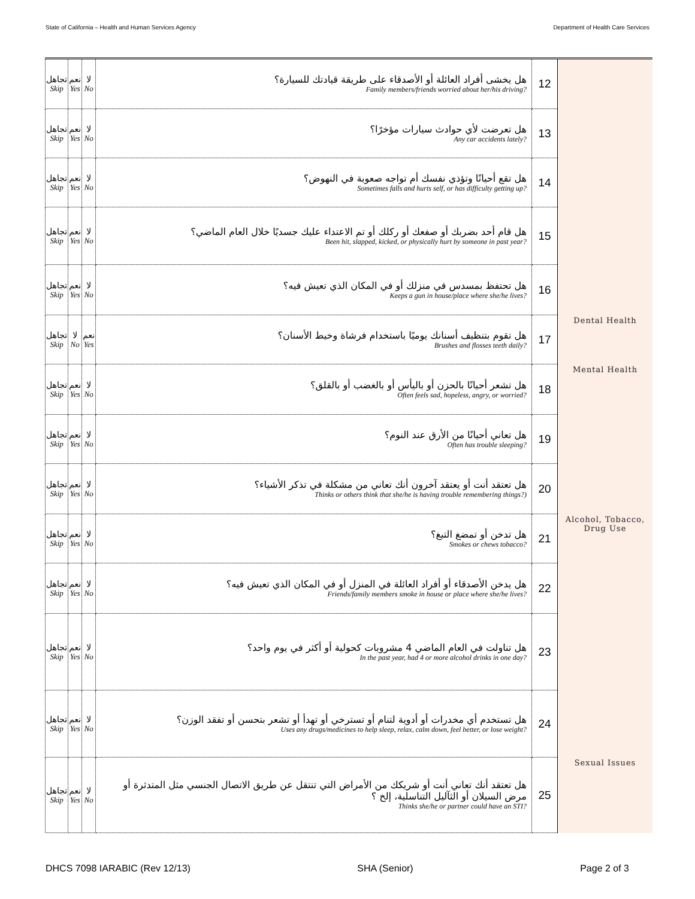State of California – Health and Human Services Agency Department of Health Care Services
| تجاهل Skip | نعم Yes | لا No | هل يخشى أفراد العائلة أو الأصدقاء على طريقة قيادتك للسيارة؟ Family members/friends worried about her/his driving? | 12 | |
| تجاهل Skip | نعم Yes | لا No | هل تعرضت لأي حوادث سيارات مؤخرًا؟ Any car accidents lately? | 13 | |
| تجاهل Skip | نعم Yes | لا No | هل تقع أحيانًا وتؤذي نفسك أم تواجه صعوبة في النهوض؟ Sometimes falls and hurts self, or has difficulty getting up? | 14 | |
| تجاهل Skip | نعم Yes | لا No | هل قام أحد بضربك أو صفعك أو ركلك أو تم الاعتداء عليك جسديًا خلال العام الماضي؟ Been hit, slapped, kicked, or physically hurt by someone in past year? | 15 | |
| تجاهل Skip | نعم Yes | لا No | هل تحتفظ بمسدس في منزلك أو في المكان الذي تعيش فيه؟ Keeps a gun in house/place where she/he lives? | 16 | |
| تجاهل Skip | لا No | نعم Yes | هل تقوم بتنظيف أسنانك يوميًا باستخدام فرشاة وخيط الأسنان؟ Brushes and flosses teeth daily? | 17 | Dental Health |
| تجاهل Skip | نعم Yes | لا No | هل تشعر أحيانًا بالحزن أو باليأس أو بالغضب أو بالقلق؟ Often feels sad, hopeless, angry, or worried? | 18 | Mental Health |
| تجاهل Skip | نعم Yes | لا No | هل تعاني أحيانًا من الأرق عند النوم؟ Often has trouble sleeping? | 19 | |
| تجاهل Skip | نعم Yes | لا No | هل تعتقد أنت أو يعتقد آخرون أنك تعاني من مشكلة في تذكر الأشياء؟ Thinks or others think that she/he is having trouble remembering things?) | 20 | |
| تجاهل Skip | نعم Yes | لا No | هل تدخن أو تمضغ التبغ؟ Smokes or chews tobacco? | 21 | Alcohol, Tobacco, Drug Use |
| تجاهل Skip | نعم Yes | لا No | هل يدخن الأصدقاء أو أفراد العائلة في المنزل أو في المكان الذي تعيش فيه؟ Friends/family members smoke in house or place where she/he lives? | 22 | |
| تجاهل Skip | نعم Yes | لا No | هل تناولت في العام الماضي 4 مشروبات كحولية أو أكثر في يوم واحد؟ In the past year, had 4 or more alcohol drinks in one day? | 23 | |
| تجاهل Skip | نعم Yes | لا No | هل تستخدم أي مخدرات أو أدوية لتنام أو تسترخي أو تهدأ أو تشعر بتحسن أو تفقد الوزن؟ Uses any drugs/medicines to help sleep, relax, calm down, feel better, or lose weight? | 24 | |
| تجاهل Skip | نعم Yes | لا No | هل تعتقد أنك تعاني أنت أو شريكك من الأمراض التي تنتقل عن طريق الاتصال الجنسي مثل المتدثرة أو مرض السيلان أو الثآليل التناسلية، إلخ ؟ Thinks she/he or partner could have an STI? | 25 | Sexual Issues |
DHCS 7098 IARABIC (Rev 12/13) SHA (Senior) Page 2 of 3